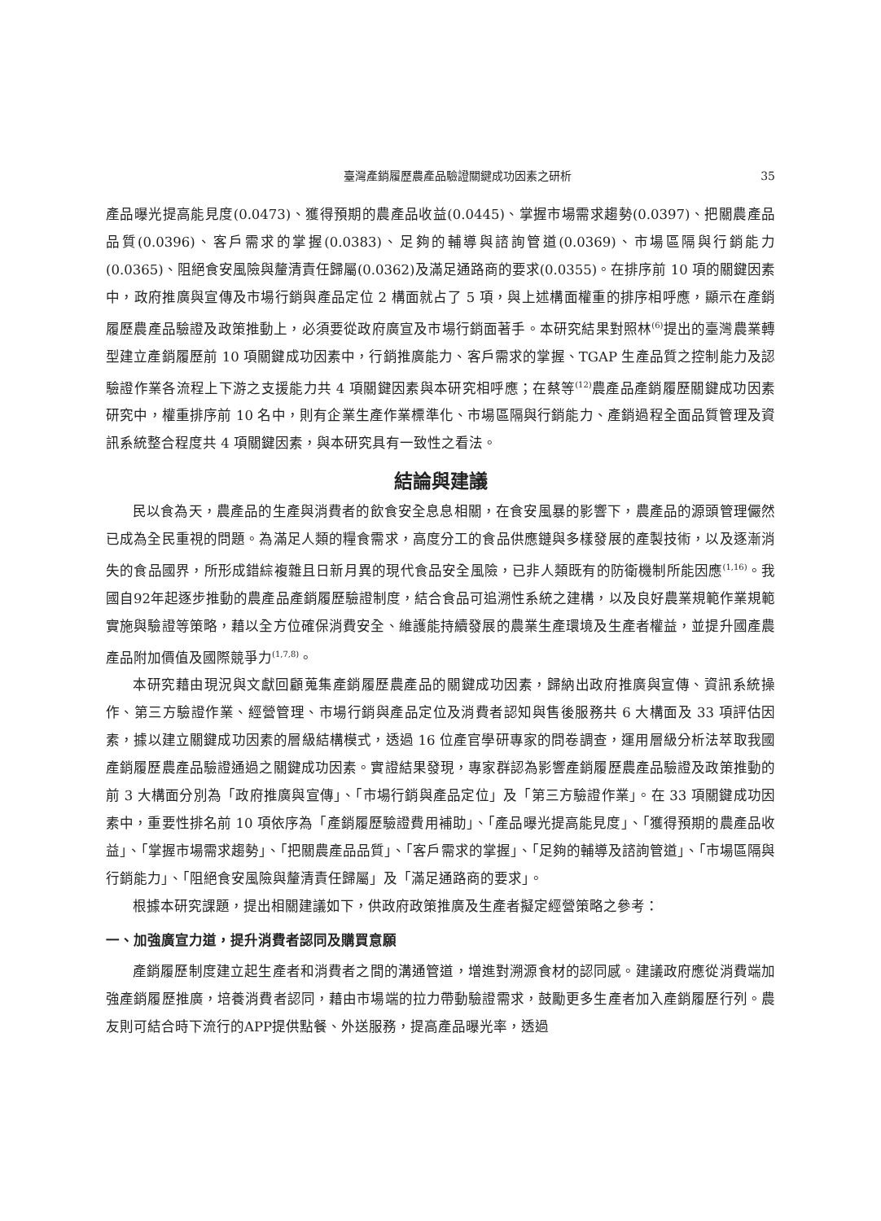臺灣產銷履歷農產品驗證關鍵成功因素之研析 35
產品曝光提高能見度(0.0473)、獲得預期的農產品收益(0.0445)、掌握市場需求趨勢(0.0397)、把關農產品品質(0.0396)、客戶需求的掌握(0.0383)、足夠的輔導與諮詢管道(0.0369)、市場區隔與行銷能力(0.0365)、阻絕食安風險與釐清責任歸屬(0.0362)及滿足通路商的要求(0.0355)。在排序前 10 項的關鍵因素中，政府推廣與宣傳及市場行銷與產品定位 2 構面就占了 5 項，與上述構面權重的排序相呼應，顯示在產銷履歷農產品驗證及政策推動上，必須要從政府廣宣及市場行銷面著手。本研究結果對照林<sup>(6)</sup>提出的臺灣農業轉型建立產銷履歷前 10 項關鍵成功因素中，行銷推廣能力、客戶需求的掌握、TGAP 生產品質之控制能力及認驗證作業各流程上下游之支援能力共 4 項關鍵因素與本研究相呼應；在蔡等<sup>(12)</sup>農產品產銷履歷關鍵成功因素研究中，權重排序前 10 名中，則有企業生產作業標準化、市場區隔與行銷能力、產銷過程全面品質管理及資訊系統整合程度共 4 項關鍵因素，與本研究具有一致性之看法。
結論與建議
民以食為天，農產品的生產與消費者的飲食安全息息相關，在食安風暴的影響下，農產品的源頭管理儼然已成為全民重視的問題。為滿足人類的糧食需求，高度分工的食品供應鏈與多樣發展的產製技術，以及逐漸消失的食品國界，所形成錯綜複雜且日新月異的現代食品安全風險，已非人類既有的防衛機制所能因應<sup>(1,16)</sup>。我國自92年起逐步推動的農產品產銷履歷驗證制度，結合食品可追溯性系統之建構，以及良好農業規範作業規範實施與驗證等策略，藉以全方位確保消費安全、維護能持續發展的農業生產環境及生產者權益，並提升國產農產品附加價值及國際競爭力<sup>(1,7,8)</sup>。
本研究藉由現況與文獻回顧蒐集產銷履歷農產品的關鍵成功因素，歸納出政府推廣與宣傳、資訊系統操作、第三方驗證作業、經營管理、市場行銷與產品定位及消費者認知與售後服務共 6 大構面及 33 項評估因素，據以建立關鍵成功因素的層級結構模式，透過 16 位產官學研專家的問卷調查，運用層級分析法萃取我國產銷履歷農產品驗證通過之關鍵成功因素。實證結果發現，專家群認為影響產銷履歷農產品驗證及政策推動的前 3 大構面分別為「政府推廣與宣傳」、「市場行銷與產品定位」及「第三方驗證作業」。在 33 項關鍵成功因素中，重要性排名前 10 項依序為「產銷履歷驗證費用補助」、「產品曝光提高能見度」、「獲得預期的農產品收益」、「掌握市場需求趨勢」、「把關農產品品質」、「客戶需求的掌握」、「足夠的輔導及諮詢管道」、「市場區隔與行銷能力」、「阻絕食安風險與釐清責任歸屬」及「滿足通路商的要求」。
根據本研究課題，提出相關建議如下，供政府政策推廣及生產者擬定經營策略之參考：
一、加強廣宣力道，提升消費者認同及購買意願
產銷履歷制度建立起生產者和消費者之間的溝通管道，增進對溯源食材的認同感。建議政府應從消費端加強產銷履歷推廣，培養消費者認同，藉由市場端的拉力帶動驗證需求，鼓勵更多生產者加入產銷履歷行列。農友則可結合時下流行的APP提供點餐、外送服務，提高產品曝光率，透過